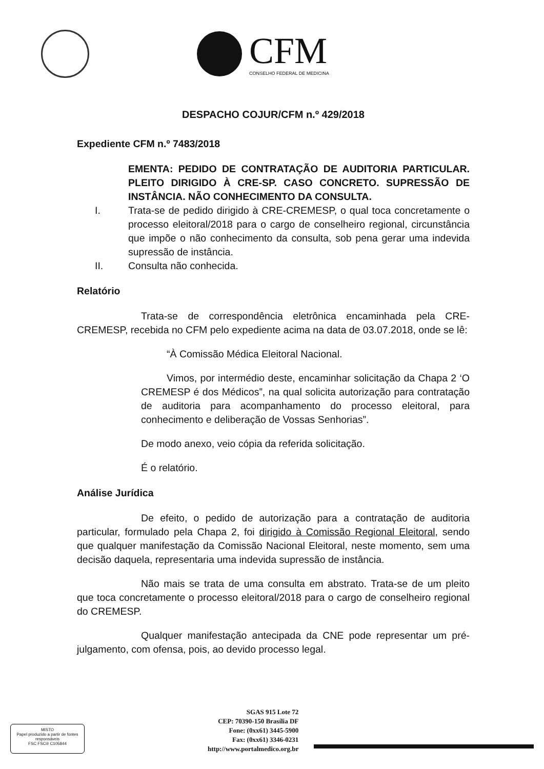CFM
CONSELHO FEDERAL DE MEDICINA
DESPACHO COJUR/CFM n.º 429/2018
Expediente CFM n.º 7483/2018
EMENTA: PEDIDO DE CONTRATAÇÃO DE AUDITORIA PARTICULAR. PLEITO DIRIGIDO À CRE-SP. CASO CONCRETO. SUPRESSÃO DE INSTÂNCIA. NÃO CONHECIMENTO DA CONSULTA.
I. Trata-se de pedido dirigido à CRE-CREMESP, o qual toca concretamente o processo eleitoral/2018 para o cargo de conselheiro regional, circunstância que impõe o não conhecimento da consulta, sob pena gerar uma indevida supressão de instância.
II. Consulta não conhecida.
Relatório
Trata-se de correspondência eletrônica encaminhada pela CRE-CREMESP, recebida no CFM pelo expediente acima na data de 03.07.2018, onde se lê:
“À Comissão Médica Eleitoral Nacional.
Vimos, por intermédio deste, encaminhar solicitação da Chapa 2 ‘O CREMESP é dos Médicos”, na qual solicita autorização para contratação de auditoria para acompanhamento do processo eleitoral, para conhecimento e deliberação de Vossas Senhorias”.
De modo anexo, veio cópia da referida solicitação.
É o relatório.
Análise Jurídica
De efeito, o pedido de autorização para a contratação de auditoria particular, formulado pela Chapa 2, foi dirigido à Comissão Regional Eleitoral, sendo que qualquer manifestação da Comissão Nacional Eleitoral, neste momento, sem uma decisão daquela, representaria uma indevida supressão de instância.
Não mais se trata de uma consulta em abstrato. Trata-se de um pleito que toca concretamente o processo eleitoral/2018 para o cargo de conselheiro regional do CREMESP.
Qualquer manifestação antecipada da CNE pode representar um pré-julgamento, com ofensa, pois, ao devido processo legal.
MISTO
Papel produzido a partir de fontes responsáveis
FSC FSC® C105844
SGAS 915 Lote 72
CEP: 70390-150 Brasília DF
Fone: (0xx61) 3445-5900
Fax: (0xx61) 3346-0231
http://www.portalmedico.org.br